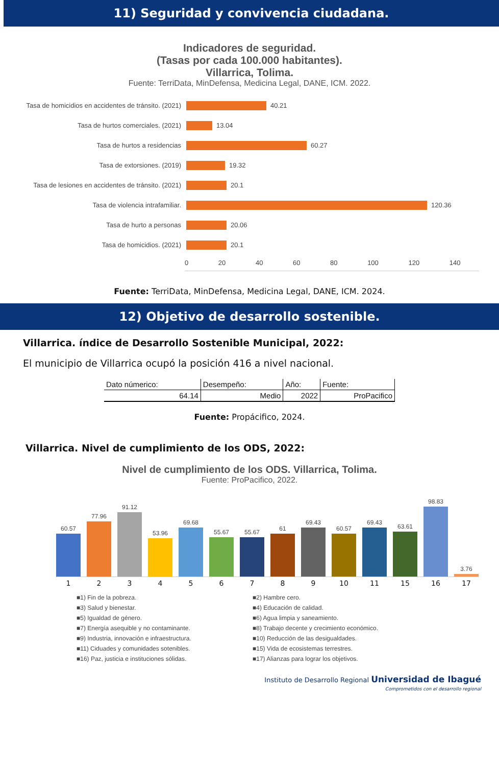11) Seguridad y convivencia ciudadana.
Indicadores de seguridad.
(Tasas por cada 100.000 habitantes).
Villarrica, Tolima.
Fuente: TerriData, MinDefensa, Medicina Legal, DANE, ICM. 2022.
Tasa de homicidios en accidentes de tránsito. (2021) 40.21
Tasa de hurtos comerciales. (2021) 13.04
Tasa de hurtos a residencias 60.27
Tasa de extorsiones. (2019) 19.32
Tasa de lesiones en accidentes de tránsito. (2021) 20.1
Tasa de violencia intrafamiliar. 120.36
Tasa de hurto a personas 20.06
Tasa de homicidios. (2021) 20.1
0 20 40 60 80 100 120 140
Fuente: TerriData, MinDefensa, Medicina Legal, DANE, ICM. 2024.
12) Objetivo de desarrollo sostenible.
Villarrica. índice de Desarrollo Sostenible Municipal, 2022:
El municipio de Villarrica ocupó la posición 416 a nivel nacional.
| Dato númerico: | Desempeño: | Año: | Fuente: |
| --- | --- | --- | --- |
| 64.14 | Medio | 2022 | ProPacifico |
Fuente: Propácifico, 2024.
Villarrica. Nivel de cumplimiento de los ODS, 2022:
Nivel de cumplimiento de los ODS. Villarrica, Tolima.
Fuente: ProPacifico, 2022.
60.57
77.96
91.12
53.96
69.68
55.67
55.67
61
69.43
60.57
69.43
63.61
98.83
3.76
1 2 3 4 5 6 7 8 9 10 11 15 16 17
■1) Fin de la pobreza.
■3) Salud y bienestar.
■5) Igualdad de género.
■7) Energía asequible y no contaminante.
■9) Industria, innovación e infraestructura.
■11) Ciduades y comunidades sotenibles.
■16) Paz, justicia e instituciones sólidas.
■2) Hambre cero.
■4) Educación de calidad.
■6) Agua limpia y saneamiento.
■8) Trabajo decente y crecimiento económico.
■10) Reducción de las desigualdades.
■15) Vida de ecosistemas terrestres.
■17) Alianzas para lograr los objetivos.
Instituto de Desarrollo Regional Universidad de Ibagué
Comprometidos con el desarrollo regional